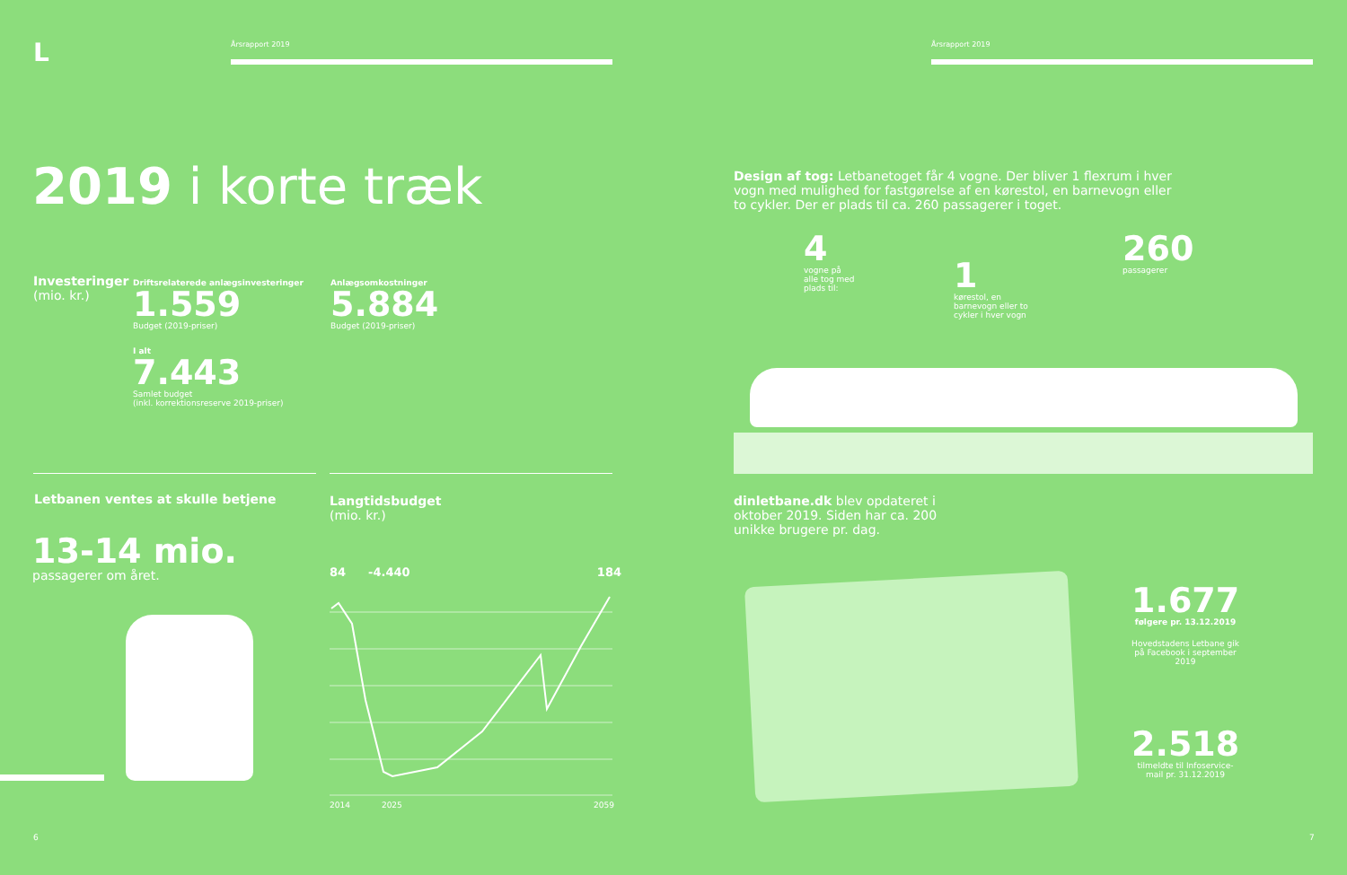L Årsrapport 2019
2019 i korte træk
Investeringer
(mio. kr.)
Driftsrelaterede anlægsinvesteringer
1.559
Budget (2019-priser)
I alt
7.443
Samlet budget
(inkl. korrektionsreserve 2019-priser)
Anlægsomkostninger
5.884
Budget (2019-priser)
Letbanen ventes at skulle betjene
13-14 mio.
passagerer om året.
Langtidsbudget
(mio. kr.)
84 -4.440 184
2014 2025 2059
6
Årsrapport 2019
Design af tog: Letbanetoget får 4 vogne. Der bliver 1 flexrum i hver vogn med mulighed for fastgørelse af en kørestol, en barnevogn eller to cykler. Der er plads til ca. 260 passagerer i toget.
4
vogne på
alle tog med
plads til:
1
kørestol, en
barnevogn eller to
cykler i hver vogn
260
passagerer
dinletbane.dk blev opdateret i oktober 2019. Siden har ca. 200 unikke brugere pr. dag.
1.677
følgere pr. 13.12.2019
Hovedstadens Letbane gik på Facebook i september 2019
2.518
tilmeldte til Infoservice-mail pr. 31.12.2019
7